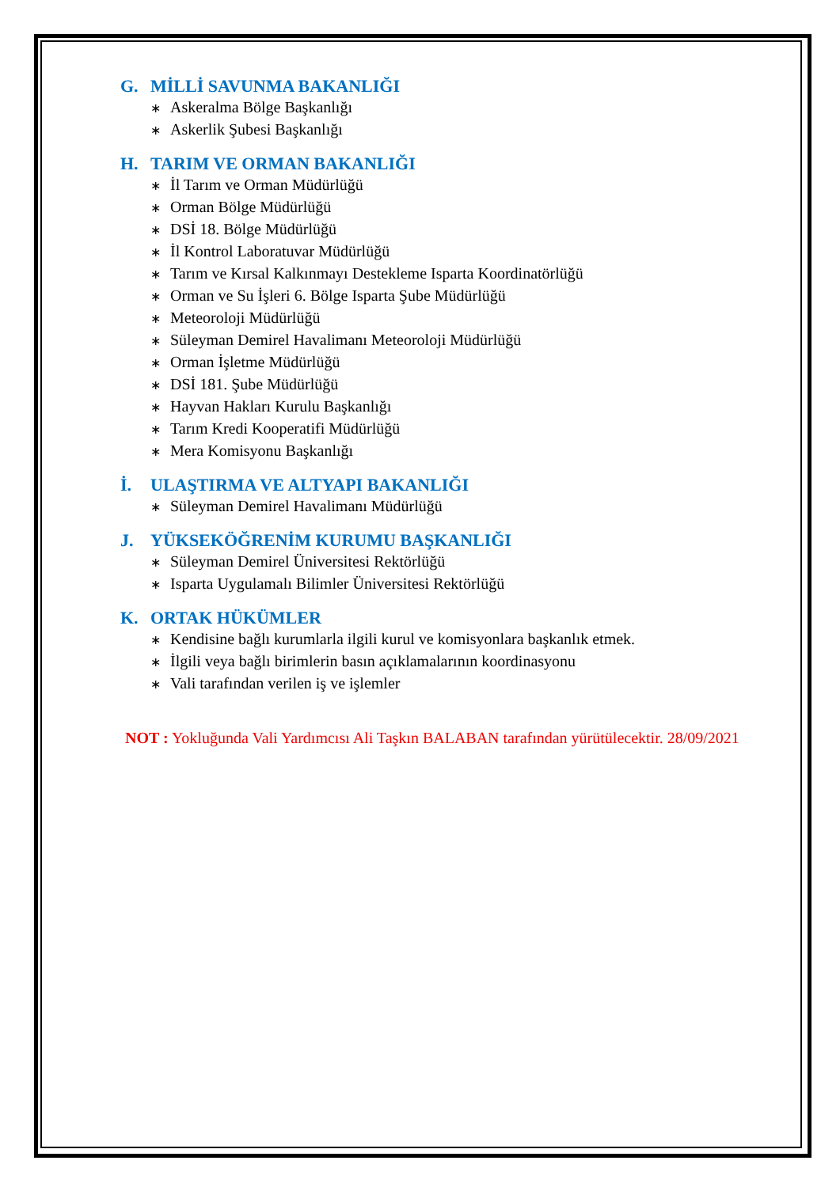G. MİLLİ SAVUNMA BAKANLIĞI
∗ Askeralma Bölge Başkanlığı
∗ Askerlik Şubesi Başkanlığı
H. TARIM VE ORMAN BAKANLIĞI
∗ İl Tarım ve Orman Müdürlüğü
∗ Orman Bölge Müdürlüğü
∗ DSİ 18. Bölge Müdürlüğü
∗ İl Kontrol Laboratuvar Müdürlüğü
∗ Tarım ve Kırsal Kalkınmayı Destekleme Isparta Koordinatörlüğü
∗ Orman ve Su İşleri 6. Bölge Isparta Şube Müdürlüğü
∗ Meteoroloji Müdürlüğü
∗ Süleyman Demirel Havalimanı Meteoroloji Müdürlüğü
∗ Orman İşletme Müdürlüğü
∗ DSİ 181. Şube Müdürlüğü
∗ Hayvan Hakları Kurulu Başkanlığı
∗ Tarım Kredi Kooperatifi Müdürlüğü
∗ Mera Komisyonu Başkanlığı
İ. ULAŞTIRMA VE ALTYAPI BAKANLIĞI
∗ Süleyman Demirel Havalimanı Müdürlüğü
J. YÜKSEKÖĞRENİM KURUMU BAŞKANLIĞI
∗ Süleyman Demirel Üniversitesi Rektörlüğü
∗ Isparta Uygulamalı Bilimler Üniversitesi Rektörlüğü
K. ORTAK HÜKÜMLER
∗ Kendisine bağlı kurumlarla ilgili kurul ve komisyonlara başkanlık etmek.
∗ İlgili veya bağlı birimlerin basın açıklamalarının koordinasyonu
∗ Vali tarafından verilen iş ve işlemler
NOT : Yokluğunda Vali Yardımcısı Ali Taşkın BALABAN tarafından yürütülecektir. 28/09/2021